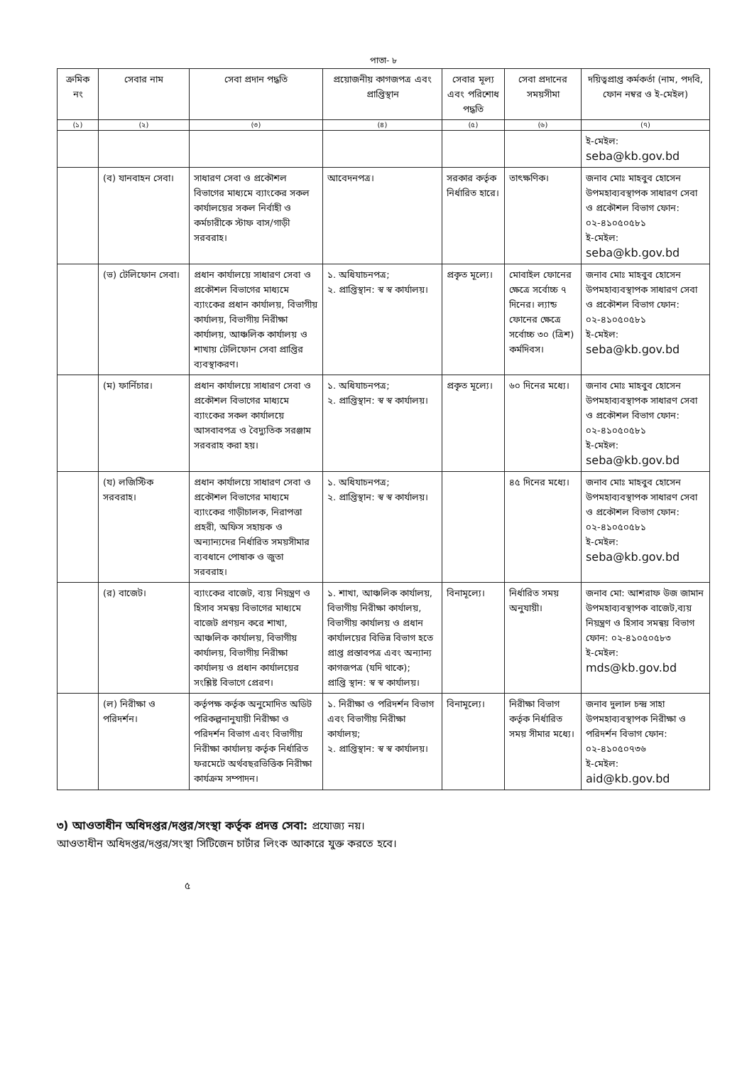পাতা- ৮
| ক্রমিক নং | সেবার নাম | সেবা প্রদান পদ্ধতি | প্রয়োজনীয় কাগজপত্র এবং প্রাপ্তিস্থান | সেবার মূল্য এবং পরিশোধ পদ্ধতি | সেবা প্রদানের সময়সীমা | দয়িত্বপ্রাপ্ত কর্মকর্তা (নাম, পদবি, ফোন নম্বর ও ই-মেইল) |
| --- | --- | --- | --- | --- | --- | --- |
| (১) | (২) | (৩) | (৪) | (৫) | (৬) | (৭) |
| | | | | | | ই-মেইল: seba@kb.gov.bd |
| | (ব) যানবাহন সেবা। | সাধারণ সেবা ও প্রকৌশল বিভাগের মাধ্যমে ব্যাংকের সকল কার্যালয়ের সকল নির্বাহী ও কর্মচারীকে স্টাফ বাস/গাড়ী সরবরাহ। | আবেদনপত্র। | সরকার কর্তৃক নির্ধারিত হারে। | তাৎক্ষণিক। | জনাব মোঃ মাহবুব হোসেন উপমহাব্যবস্থাপক সাধারণ সেবা ও প্রকৌশল বিভাগ ফোন: ০২-৪১০৫০৫৮১ ই-মেইল: seba@kb.gov.bd |
| | (ভ) টেলিফোন সেবা। | প্রধান কার্যালয়ে সাধারণ সেবা ও প্রকৌশল বিভাগের মাধ্যমে ব্যাংকের প্রধান কার্যালয়, বিভাগীয় কার্যালয়, বিভাগীয় নিরীক্ষা কার্যালয়, আঞ্চলিক কার্যালয় ও শাখায় টেলিফোন সেবা প্রাপ্তির ব্যবস্থাকরণ। | ১. অধিযাচনপত্র; ২. প্রাপ্তিস্থান: স্ব স্ব কার্যালয়। | প্রকৃত মূল্যে। | মোবাইল ফোনের ক্ষেত্রে সর্বোচ্চ ৭ দিনের। ল্যান্ড ফোনের ক্ষেত্রে সর্বোচ্চ ৩০ (ত্রিশ) কর্মদিবস। | জনাব মোঃ মাহবুব হোসেন উপমহাব্যবস্থাপক সাধারণ সেবা ও প্রকৌশল বিভাগ ফোন: ০২-৪১০৫০৫৮১ ই-মেইল: seba@kb.gov.bd |
| | (ম) ফার্নিচার। | প্রধান কার্যালয়ে সাধারণ সেবা ও প্রকৌশল বিভাগের মাধ্যমে ব্যাংকের সকল কার্যালয়ে আসবাবপত্র ও বৈদ্যুতিক সরঞ্জাম সরবরাহ করা হয়। | ১. অধিযাচনপত্র; ২. প্রাপ্তিস্থান: স্ব স্ব কার্যালয়। | প্রকৃত মূল্যে। | ৬০ দিনের মধ্যে। | জনাব মোঃ মাহবুব হোসেন উপমহাব্যবস্থাপক সাধারণ সেবা ও প্রকৌশল বিভাগ ফোন: ০২-৪১০৫০৫৮১ ই-মেইল: seba@kb.gov.bd |
| | (য) লজিস্টিক সরবরাহ। | প্রধান কার্যালয়ে সাধারণ সেবা ও প্রকৌশল বিভাগের মাধ্যমে ব্যাংকের গাড়ীচালক, নিরাপত্তা প্রহরী, অফিস সহায়ক ও অন্যান্যদের নির্ধারিত সময়সীমার ব্যবধানে পোষাক ও জুতা সরবরাহ। | ১. অধিযাচনপত্র; ২. প্রাপ্তিস্থান: স্ব স্ব কার্যালয়। | | ৪৫ দিনের মধ্যে। | জনাব মোঃ মাহবুব হোসেন উপমহাব্যবস্থাপক সাধারণ সেবা ও প্রকৌশল বিভাগ ফোন: ০২-৪১০৫০৫৮১ ই-মেইল: seba@kb.gov.bd |
| | (র) বাজেট। | ব্যাংকের বাজেট, ব্যয় নিয়ন্ত্রণ ও হিসাব সমন্বয় বিভাগের মাধ্যমে বাজেট প্রণয়ন করে শাখা, আঞ্চলিক কার্যালয়, বিভাগীয় কার্যালয়, বিভাগীয় নিরীক্ষা কার্যালয় ও প্রধান কার্যালয়ের সংশ্লিষ্ট বিভাগে প্রেরণ। | ১. শাখা, আঞ্চলিক কার্যালয়, বিভাগীয় নিরীক্ষা কার্যালয়, বিভাগীয় কার্যালয় ও প্রধান কার্যালয়ের বিভিন্ন বিভাগ হতে প্রাপ্ত প্রস্তাবপত্র এবং অন্যান্য কাগজপত্র (যদি থাকে); প্রাপ্তি স্থান: স্ব স্ব কার্যালয়। | বিনামূল্যে। | নির্ধারিত সময় অনুযায়ী। | জনাব মো: আশরাফ উজ জামান উপমহাব্যবস্থাপক বাজেট,ব্যয় নিয়ন্ত্রণ ও হিসাব সমন্বয় বিভাগ ফোন: ০২-৪১০৫০৫৮৩ ই-মেইল: mds@kb.gov.bd |
| | (ল) নিরীক্ষা ও পরিদর্শন। | কর্তৃপক্ষ কর্তৃক অনুমোদিত অডিট পরিকল্পনানুযায়ী নিরীক্ষা ও পরিদর্শন বিভাগ এবং বিভাগীয় নিরীক্ষা কার্যালয় কর্তৃক নির্ধারিত ফরমেটে অর্থবছরভিত্তিক নিরীক্ষা কার্যক্রম সম্পাদন। | ১. নিরীক্ষা ও পরিদর্শন বিভাগ এবং বিভাগীয় নিরীক্ষা কার্যালয়; ২. প্রাপ্তিস্থান: স্ব স্ব কার্যালয়। | বিনামূল্যে। | নিরীক্ষা বিভাগ কর্তৃক নির্ধারিত সময় সীমার মধ্যে। | জনাব দুলাল চন্দ্র সাহা উপমহাব্যবস্থাপক নিরীক্ষা ও পরিদর্শন বিভাগ ফোন: ০২-৪১০৫০৭৩৬ ই-মেইল: aid@kb.gov.bd |
৩) আওতাধীন অধিদপ্তর/দপ্তর/সংস্থা কর্তৃক প্রদত্ত সেবা: প্রযোজ্য নয়।
আওতাধীন অধিদপ্তর/দপ্তর/সংস্থা সিটিজেন চার্টার লিংক আকারে যুক্ত করতে হবে।
৫